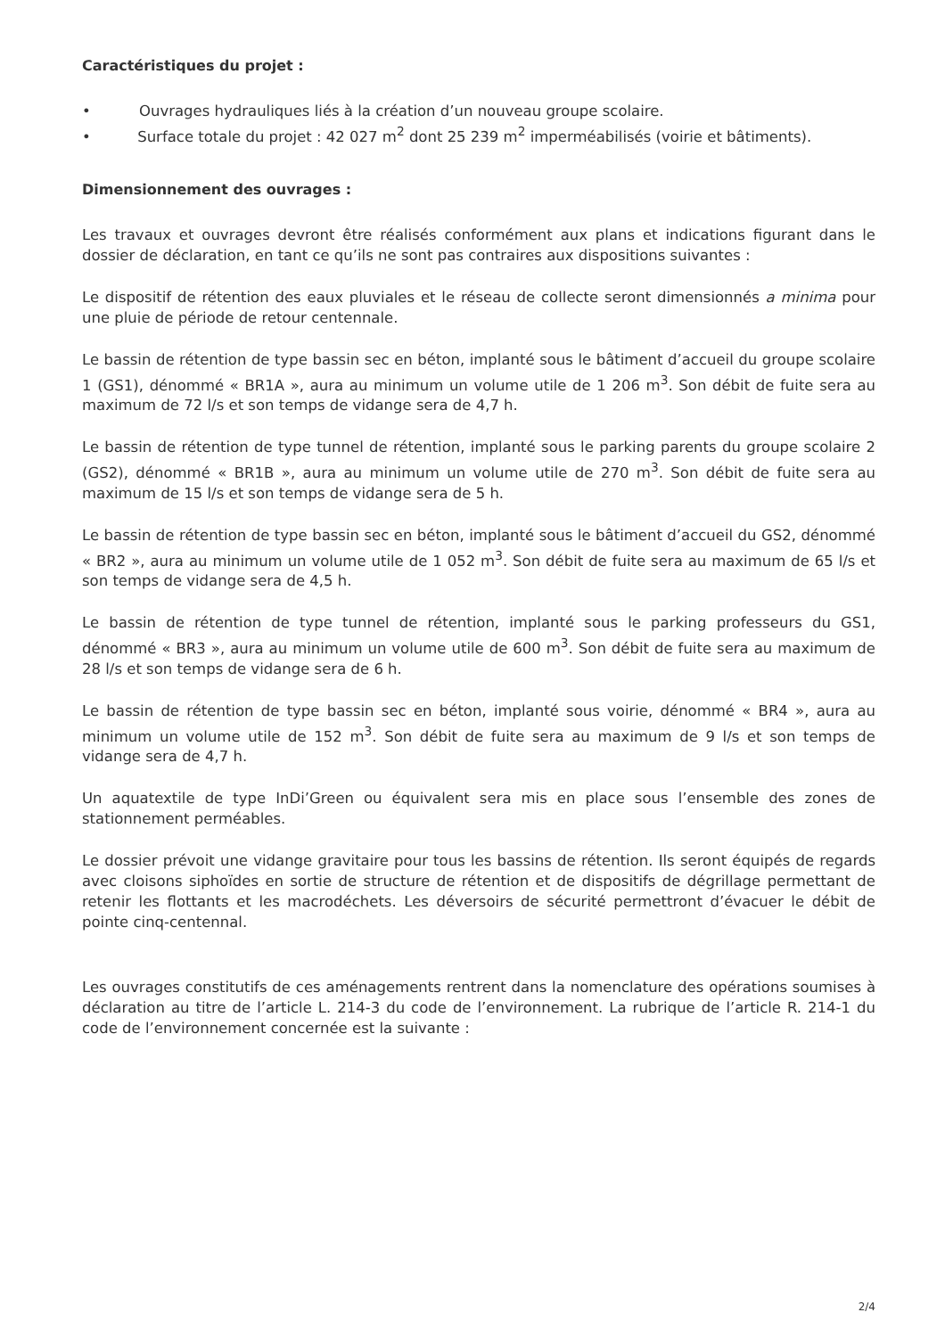Caractéristiques du projet :
• Ouvrages hydrauliques liés à la création d’un nouveau groupe scolaire.
• Surface totale du projet : 42 027 m<sup>2</sup> dont 25 239 m<sup>2</sup> imperméabilisés (voirie et bâtiments).
Dimensionnement des ouvrages :
Les travaux et ouvrages devront être réalisés conformément aux plans et indications figurant dans le dossier de déclaration, en tant ce qu’ils ne sont pas contraires aux dispositions suivantes :
Le dispositif de rétention des eaux pluviales et le réseau de collecte seront dimensionnés a minima pour une pluie de période de retour centennale.
Le bassin de rétention de type bassin sec en béton, implanté sous le bâtiment d’accueil du groupe scolaire 1 (GS1), dénommé « BR1A », aura au minimum un volume utile de 1 206 m<sup>3</sup>. Son débit de fuite sera au maximum de 72 l/s et son temps de vidange sera de 4,7 h.
Le bassin de rétention de type tunnel de rétention, implanté sous le parking parents du groupe scolaire 2 (GS2), dénommé « BR1B », aura au minimum un volume utile de 270 m<sup>3</sup>. Son débit de fuite sera au maximum de 15 l/s et son temps de vidange sera de 5 h.
Le bassin de rétention de type bassin sec en béton, implanté sous le bâtiment d’accueil du GS2, dénommé « BR2 », aura au minimum un volume utile de 1 052 m<sup>3</sup>. Son débit de fuite sera au maximum de 65 l/s et son temps de vidange sera de 4,5 h.
Le bassin de rétention de type tunnel de rétention, implanté sous le parking professeurs du GS1, dénommé « BR3 », aura au minimum un volume utile de 600 m<sup>3</sup>. Son débit de fuite sera au maximum de 28 l/s et son temps de vidange sera de 6 h.
Le bassin de rétention de type bassin sec en béton, implanté sous voirie, dénommé « BR4 », aura au minimum un volume utile de 152 m<sup>3</sup>. Son débit de fuite sera au maximum de 9 l/s et son temps de vidange sera de 4,7 h.
Un aquatextile de type InDi’Green ou équivalent sera mis en place sous l’ensemble des zones de stationnement perméables.
Le dossier prévoit une vidange gravitaire pour tous les bassins de rétention. Ils seront équipés de regards avec cloisons siphoïdes en sortie de structure de rétention et de dispositifs de dégrillage permettant de retenir les flottants et les macrodéchets. Les déversoirs de sécurité permettront d’évacuer le débit de pointe cinq-centennal.
Les ouvrages constitutifs de ces aménagements rentrent dans la nomenclature des opérations soumises à déclaration au titre de l’article L. 214-3 du code de l’environnement. La rubrique de l’article R. 214-1 du code de l’environnement concernée est la suivante :
2/4